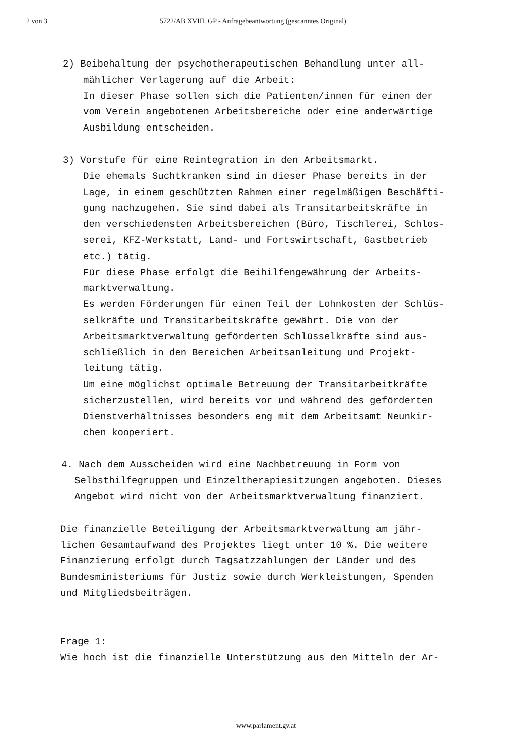2 von 3 5722/AB XVIII. GP - Anfragebeantwortung (gescanntes Original)
2) Beibehaltung der psychotherapeutischen Behandlung unter all-
mählicher Verlagerung auf die Arbeit:
In dieser Phase sollen sich die Patienten/innen für einen der
vom Verein angebotenen Arbeitsbereiche oder eine anderwärtige
Ausbildung entscheiden.
3) Vorstufe für eine Reintegration in den Arbeitsmarkt.
Die ehemals Suchtkranken sind in dieser Phase bereits in der
Lage, in einem geschützten Rahmen einer regelmäßigen Beschäfti-
gung nachzugehen. Sie sind dabei als Transitarbeitskräfte in
den verschiedensten Arbeitsbereichen (Büro, Tischlerei, Schlos-
serei, KFZ-Werkstatt, Land- und Fortswirtschaft, Gastbetrieb
etc.) tätig.
Für diese Phase erfolgt die Beihilfengewährung der Arbeits-
marktverwaltung.
Es werden Förderungen für einen Teil der Lohnkosten der Schlüs-
selkräfte und Transitarbeitskräfte gewährt. Die von der
Arbeitsmarktverwaltung geförderten Schlüsselkräfte sind aus-
schließlich in den Bereichen Arbeitsanleitung und Projekt-
leitung tätig.
Um eine möglichst optimale Betreuung der Transitarbeitkräfte
sicherzustellen, wird bereits vor und während des geförderten
Dienstverhältnisses besonders eng mit dem Arbeitsamt Neunkir-
chen kooperiert.
4. Nach dem Ausscheiden wird eine Nachbetreuung in Form von
Selbsthilfegruppen und Einzeltherapiesitzungen angeboten. Dieses
Angebot wird nicht von der Arbeitsmarktverwaltung finanziert.
Die finanzielle Beteiligung der Arbeitsmarktverwaltung am jähr-
lichen Gesamtaufwand des Projektes liegt unter 10 %. Die weitere
Finanzierung erfolgt durch Tagsatzzahlungen der Länder und des
Bundesministeriums für Justiz sowie durch Werkleistungen, Spenden
und Mitgliedsbeiträgen.
Frage 1:
Wie hoch ist die finanzielle Unterstützung aus den Mitteln der Ar-
www.parlament.gv.at